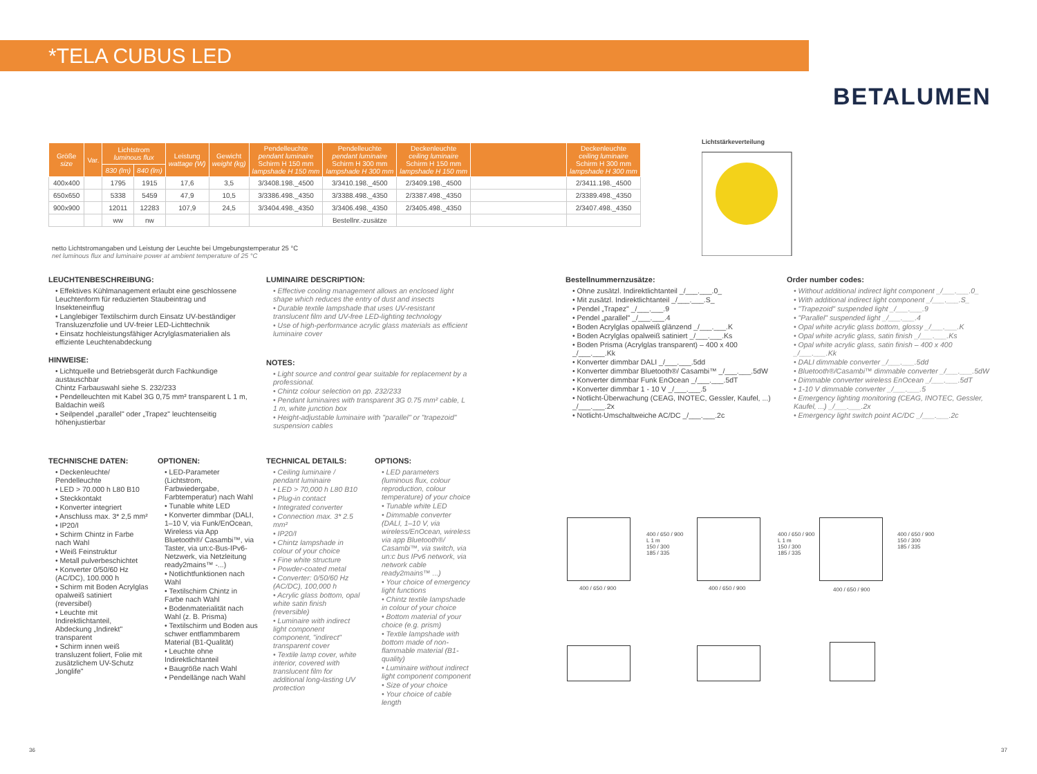*TELA CUBUS LED
BETALUMEN
| Größe size | Var. | Lichtstrom luminous flux | | Leistung wattage (W) | Gewicht weight (kg) | Pendelleuchte pendant luminaire Schirm H 150 mm lampshade H 150 mm | Pendelleuchte pendant luminaire Schirm H 300 mm lampshade H 300 mm | Deckenleuchte ceiling luminaire Schirm H 150 mm lampshade H 150 mm | | Deckenleuchte ceiling luminaire Schirm H 300 mm lampshade H 300 mm |
| --- | --- | --- | --- | --- | --- | --- | --- | --- | --- | --- |
| | | 830 (lm) | 840 (lm) | | | | | | | |
| 400x400 | | 1795 | 1915 | 17,6 | 3,5 | 3/3408.198._4500 | 3/3410.198._4500 | 2/3409.198._4500 | | 2/3411.198._4500 |
| 650x650 | | 5338 | 5459 | 47,9 | 10,5 | 3/3386.498._4350 | 3/3388.498._4350 | 2/3387.498._4350 | | 2/3389.498._4350 |
| 900x900 | | 12011 | 12283 | 107,9 | 24,5 | 3/3404.498._4350 | 3/3406.498._4350 | 2/3405.498._4350 | | 2/3407.498._4350 |
| | | ww | nw | | | | Bestellnr.-zusätze | | | |
Lichtstärkeverteilung
netto Lichtstromangaben und Leistung der Leuchte bei Umgebungstemperatur 25 °C
net luminous flux and luminaire power at ambient temperature of 25 °C
LEUCHTENBESCHREIBUNG:
• Effektives Kühlmanagement erlaubt eine geschlossene Leuchtenform für reduzierten Staubeintrag und Insekteneinflug
• Langlebiger Textilschirm durch Einsatz UV-beständiger Transluzenzfolie und UV-freier LED-Lichttechnik
• Einsatz hochleistungsfähiger Acrylglasmaterialien als effiziente Leuchtenabdeckung
HINWEISE:
• Lichtquelle und Betriebsgerät durch Fachkundige austauschbar
Chintz Farbauswahl siehe S. 232/233
• Pendelleuchten mit Kabel 3G 0,75 mm² transparent L 1 m, Baldachin weiß
• Seilpendel „parallel" oder „Trapez" leuchtenseitig höhenjustierbar
LUMINAIRE DESCRIPTION:
• Effective cooling management allows an enclosed light shape which reduces the entry of dust and insects
• Durable textile lampshade that uses UV-resistant translucent film and UV-free LED-lighting technology
• Use of high-performance acrylic glass materials as efficient luminaire cover
NOTES:
• Light source and control gear suitable for replacement by a professional.
• Chintz colour selection on pp. 232/233
• Pendant luminaires with transparent 3G 0.75 mm² cable, L 1 m, white junction box
• Height-adjustable luminaire with "parallel" or "trapezoid" suspension cables
TECHNISCHE DATEN:
• Deckenleuchte/ Pendelleuchte
• LED > 70.000 h L80 B10
• Steckkontakt
• Konverter integriert
• Anschluss max. 3* 2,5 mm²
• IP20/I
• Schirm Chintz in Farbe nach Wahl
• Weiß Feinstruktur
• Metall pulverbeschichtet
• Konverter 0/50/60 Hz (AC/DC), 100.000 h
• Schirm mit Boden Acrylglas opalweiß satiniert (reversibel)
• Leuchte mit Indirektlichtanteil, Abdeckung „Indirekt" transparent
• Schirm innen weiß transluzent foliert, Folie mit zusätzlichem UV-Schutz „longlife"
OPTIONEN:
• LED-Parameter (Lichtstrom, Farbwiedergabe, Farbtemperatur) nach Wahl
• Tunable white LED
• Konverter dimmbar (DALI, 1–10 V, via Funk/EnOcean, Wireless via App Bluetooth®/ Casambi™, via Taster, via un:c-Bus-IPv6-Netzwerk, via Netzleitung ready2mains™ -...)
• Notlichtfunktionen nach Wahl
• Textilschirm Chintz in Farbe nach Wahl
• Bodenmaterialität nach Wahl (z. B. Prisma)
• Textilschirm und Boden aus schwer entflammbarem Material (B1-Qualität)
• Leuchte ohne Indirektlichtanteil
• Baugröße nach Wahl
• Pendellänge nach Wahl
TECHNICAL DETAILS:
• Ceiling luminaire / pendant luminaire
• LED > 70,000 h L80 B10
• Plug-in contact
• Integrated converter
• Connection max. 3* 2.5 mm²
• IP20/I
• Chintz lampshade in colour of your choice
• Fine white structure
• Powder-coated metal
• Converter: 0/50/60 Hz (AC/DC), 100,000 h
• Acrylic glass bottom, opal white satin finish (reversible)
• Luminaire with indirect light component component, "indirect" transparent cover
• Textile lamp cover, white interior, covered with translucent film for additional long-lasting UV protection
OPTIONS:
• LED parameters (luminous flux, colour reproduction, colour temperature) of your choice
• Tunable white LED
• Dimmable converter (DALI, 1–10 V, via wireless/EnOcean, wireless via app Bluetooth®/ Casambi™, via switch, via un:c bus IPv6 network, via network cable ready2mains™ ...)
• Your choice of emergency light functions
• Chintz textile lampshade in colour of your choice
• Bottom material of your choice (e.g. prism)
• Textile lampshade with bottom made of non-flammable material (B1-quality)
• Luminaire without indirect light component component
• Size of your choice
• Your choice of cable length
Bestellnummernzusätze:
• Ohne zusätzl. Indirektlichtanteil _/___.___.0_
• Mit zusätzl. Indirektlichtanteil _/___.___.S_
• Pendel „Trapez" _/___.___.9
• Pendel „parallel" _/___.___.4
• Boden Acrylglas opalweiß glänzend _/___.___.K
• Boden Acrylglas opalweiß satiniert _/___.___.Ks
• Boden Prisma (Acrylglas transparent) – 400 x 400 _/___.___.Kk
• Konverter dimmbar DALI _/___.___.5dd
• Konverter dimmbar Bluetooth®/ Casambi™ _/___.___.5dW
• Konverter dimmbar Funk EnOcean _/___.___.5dT
• Konverter dimmbar 1 - 10 V _/___.___.5
• Notlicht-Überwachung (CEAG, INOTEC, Gessler, Kaufel, ...) _/___.___.2x
• Notlicht-Umschaltweiche AC/DC _/___.___.2c
Order number codes:
• Without additional indirect light component _/___.___.0_
• With additional indirect light component _/___.___.S_
• "Trapezoid" suspended light _/___.___.9
• "Parallel" suspended light _/___.___.4
• Opal white acrylic glass bottom, glossy _/___.___.K
• Opal white acrylic glass, satin finish _/___.___.Ks
• Opal white acrylic glass, satin finish – 400 x 400 _/___.___.Kk
• DALI dimmable converter _/___.___.5dd
• Bluetooth®/Casambi™ dimmable converter _/___.___.5dW
• Dimmable converter wireless EnOcean _/___.___.5dT
• 1-10 V dimmable converter _/___.___.5
• Emergency lighting monitoring (CEAG, INOTEC, Gessler, Kaufel, ...) _/___.___.2x
• Emergency light switch point AC/DC _/___.___.2c
400 / 650 / 900 400 / 650 / 900 400 / 650 / 900
400 / 650 / 900
L 1 m
150 / 300
185 / 335
400 / 650 / 900
L 1 m
150 / 300
185 / 335
400 / 650 / 900
150 / 300
185 / 335
36 37